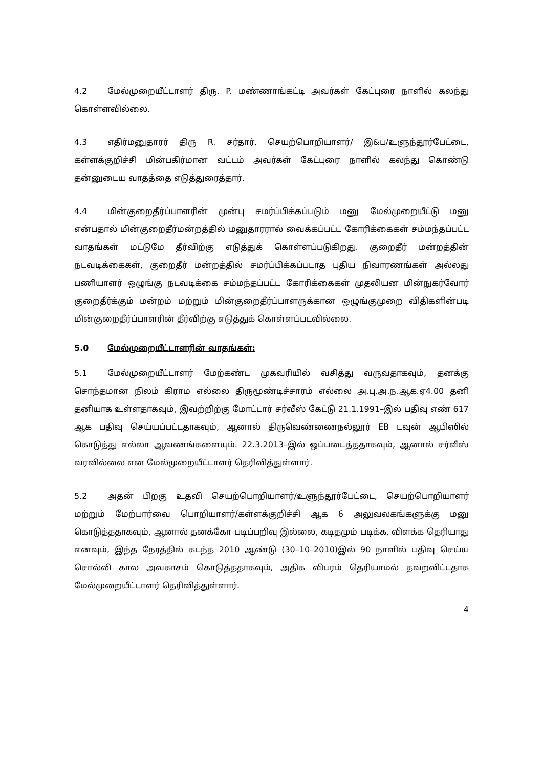4.2 மேல்முறையீட்டாளர் திரு. P. மண்ணாங்கட்டி அவர்கள் கேட்புரை நாளில் கலந்து கொள்ளவில்லை.
4.3 எதிர்மனுதாரர் திரு R. சர்தார், செயற்பொறியாளர்/ இ&ப/உளுந்தூர்பேட்டை, கள்ளக்குறிச்சி மின்பகிர்மான வட்டம் அவர்கள் கேட்புரை நாளில் கலந்து கொண்டு தன்னுடைய வாதத்தை எடுத்துரைத்தார்.
4.4 மின்குறைதீர்ப்பாளரின் முன்பு சமர்ப்பிக்கப்படும் மனு மேல்முறையீட்டு மனு என்பதால் மின்குறைதீர்மன்றத்தில் மனுதாரரால் வைக்கப்பட்ட கோரிக்கைகள் சம்மந்தப்பட்ட வாதங்கள் மட்டுமே தீர்விற்கு எடுத்துக் கொள்ளப்படுகிறது. குறைதீர் மன்றத்தின் நடவடிக்கைகள், குறைதீர் மன்றத்தில் சமர்ப்பிக்கப்படாத புதிய நிவாரணங்கள் அல்லது பணியாளர் ஒழுங்கு நடவடிக்கை சம்மந்தப்பட்ட கோரிக்கைகள் முதலியன மின்நுகர்வோர் குறைதீர்க்கும் மன்றம் மற்றும் மின்குறைதீர்ப்பாளருக்கான ஒழுங்குமுறை விதிகளின்படி மின்குறைதீர்ப்பாளரின் தீர்விற்கு எடுத்துக் கொள்ளப்படவில்லை.
5.0 மேல்முறையீட்டாளரின் வாதங்கள்:
5.1 மேல்முறையீட்டாளர் மேற்கண்ட முகவரியில் வசித்து வருவதாகவும், தனக்கு சொந்தமான நிலம் கிராம எல்லை திருமூண்டிச்சாரம் எல்லை அ.பு.அ.ந.ஆக.ஏ4.00 தனி தனியாக உள்ளதாகவும், இவற்றிற்கு மோட்டார் சர்வீஸ் கேட்டு 21.1.1991–இல் பதிவு எண் 617 ஆக பதிவு செய்யப்பட்டதாகவும், ஆனால் திருவெண்ணைநல்லூர் EB டவுன் ஆபிஸில் கொடுத்து எல்லா ஆவணங்களையும். 22.3.2013–இல் ஒப்படைத்ததாகவும், ஆனால் சர்வீஸ் வரவில்லை என மேல்முறையீட்டாளர் தெரிவித்துள்ளார்.
5.2 அதன் பிறகு உதவி செயற்பொறியாளர்/உளுந்தூர்பேட்டை, செயற்பொறியாளர் மற்றும் மேற்பார்வை பொறியாளர்/கள்ளக்குறிச்சி ஆக 6 அலுவலகங்களுக்கு மனு கொடுத்ததாகவும், ஆனால் தனக்கோ படிப்பறிவு இல்லை, கடிதமும் படிக்க, விளக்க தெரியாது எனவும், இந்த நேரத்தில் கடந்த 2010 ஆண்டு (30–10–2010)இல் 90 நாளில் பதிவு செய்ய சொல்லி கால அவகாசம் கொடுத்ததாகவும், அதிக விபரம் தெரியாமல் தவறவிட்டதாக மேல்முறையீட்டாளர் தெரிவித்துள்ளார்.
4